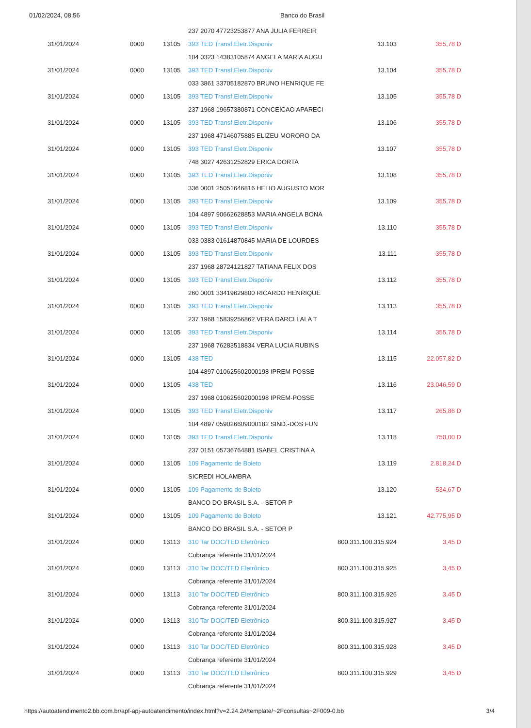01/02/2024, 08:56 Banco do Brasil
| | | | 237 2070 47723253877 ANA JULIA FERREIR | | |
| 31/01/2024 | 0000 | 13105 | 393 TED Transf.Eletr.Disponiv | 13.103 | 355,78 D |
| | | | 104 0323 14383105874 ANGELA MARIA AUGU | | |
| 31/01/2024 | 0000 | 13105 | 393 TED Transf.Eletr.Disponiv | 13.104 | 355,78 D |
| | | | 033 3861 33705182870 BRUNO HENRIQUE FE | | |
| 31/01/2024 | 0000 | 13105 | 393 TED Transf.Eletr.Disponiv | 13.105 | 355,78 D |
| | | | 237 1968 19657380871 CONCEICAO APARECI | | |
| 31/01/2024 | 0000 | 13105 | 393 TED Transf.Eletr.Disponiv | 13.106 | 355,78 D |
| | | | 237 1968 47146075885 ELIZEU MORORO DA | | |
| 31/01/2024 | 0000 | 13105 | 393 TED Transf.Eletr.Disponiv | 13.107 | 355,78 D |
| | | | 748 3027 42631252829 ERICA DORTA | | |
| 31/01/2024 | 0000 | 13105 | 393 TED Transf.Eletr.Disponiv | 13.108 | 355,78 D |
| | | | 336 0001 25051646816 HELIO AUGUSTO MOR | | |
| 31/01/2024 | 0000 | 13105 | 393 TED Transf.Eletr.Disponiv | 13.109 | 355,78 D |
| | | | 104 4897 90662628853 MARIA ANGELA BONA | | |
| 31/01/2024 | 0000 | 13105 | 393 TED Transf.Eletr.Disponiv | 13.110 | 355,78 D |
| | | | 033 0383 01614870845 MARIA DE LOURDES | | |
| 31/01/2024 | 0000 | 13105 | 393 TED Transf.Eletr.Disponiv | 13.111 | 355,78 D |
| | | | 237 1968 28724121827 TATIANA FELIX DOS | | |
| 31/01/2024 | 0000 | 13105 | 393 TED Transf.Eletr.Disponiv | 13.112 | 355,78 D |
| | | | 260 0001 33419629800 RICARDO HENRIQUE | | |
| 31/01/2024 | 0000 | 13105 | 393 TED Transf.Eletr.Disponiv | 13.113 | 355,78 D |
| | | | 237 1968 15839256862 VERA DARCI LALA T | | |
| 31/01/2024 | 0000 | 13105 | 393 TED Transf.Eletr.Disponiv | 13.114 | 355,78 D |
| | | | 237 1968 76283518834 VERA LUCIA RUBINS | | |
| 31/01/2024 | 0000 | 13105 | 438 TED | 13.115 | 22.057,82 D |
| | | | 104 4897 010625602000198 IPREM-POSSE | | |
| 31/01/2024 | 0000 | 13105 | 438 TED | 13.116 | 23.046,59 D |
| | | | 237 1968 010625602000198 IPREM-POSSE | | |
| 31/01/2024 | 0000 | 13105 | 393 TED Transf.Eletr.Disponiv | 13.117 | 265,86 D |
| | | | 104 4897 059026609000182 SIND.-DOS FUN | | |
| 31/01/2024 | 0000 | 13105 | 393 TED Transf.Eletr.Disponiv | 13.118 | 750,00 D |
| | | | 237 0151 05736764881 ISABEL CRISTINA A | | |
| 31/01/2024 | 0000 | 13105 | 109 Pagamento de Boleto | 13.119 | 2.818,24 D |
| | | | SICREDI HOLAMBRA | | |
| 31/01/2024 | 0000 | 13105 | 109 Pagamento de Boleto | 13.120 | 534,67 D |
| | | | BANCO DO BRASIL S.A. - SETOR P | | |
| 31/01/2024 | 0000 | 13105 | 109 Pagamento de Boleto | 13.121 | 42.775,95 D |
| | | | BANCO DO BRASIL S.A. - SETOR P | | |
| 31/01/2024 | 0000 | 13113 | 310 Tar DOC/TED Eletrônico | 800.311.100.315.924 | 3,45 D |
| | | | Cobrança referente 31/01/2024 | | |
| 31/01/2024 | 0000 | 13113 | 310 Tar DOC/TED Eletrônico | 800.311.100.315.925 | 3,45 D |
| | | | Cobrança referente 31/01/2024 | | |
| 31/01/2024 | 0000 | 13113 | 310 Tar DOC/TED Eletrônico | 800.311.100.315.926 | 3,45 D |
| | | | Cobrança referente 31/01/2024 | | |
| 31/01/2024 | 0000 | 13113 | 310 Tar DOC/TED Eletrônico | 800.311.100.315.927 | 3,45 D |
| | | | Cobrança referente 31/01/2024 | | |
| 31/01/2024 | 0000 | 13113 | 310 Tar DOC/TED Eletrônico | 800.311.100.315.928 | 3,45 D |
| | | | Cobrança referente 31/01/2024 | | |
| 31/01/2024 | 0000 | 13113 | 310 Tar DOC/TED Eletrônico | 800.311.100.315.929 | 3,45 D |
| | | | Cobrança referente 31/01/2024 | | |
https://autoatendimento2.bb.com.br/apf-apj-autoatendimento/index.html?v=2.24.2#/template/~2Fconsultas~2F009-0.bb 3/4